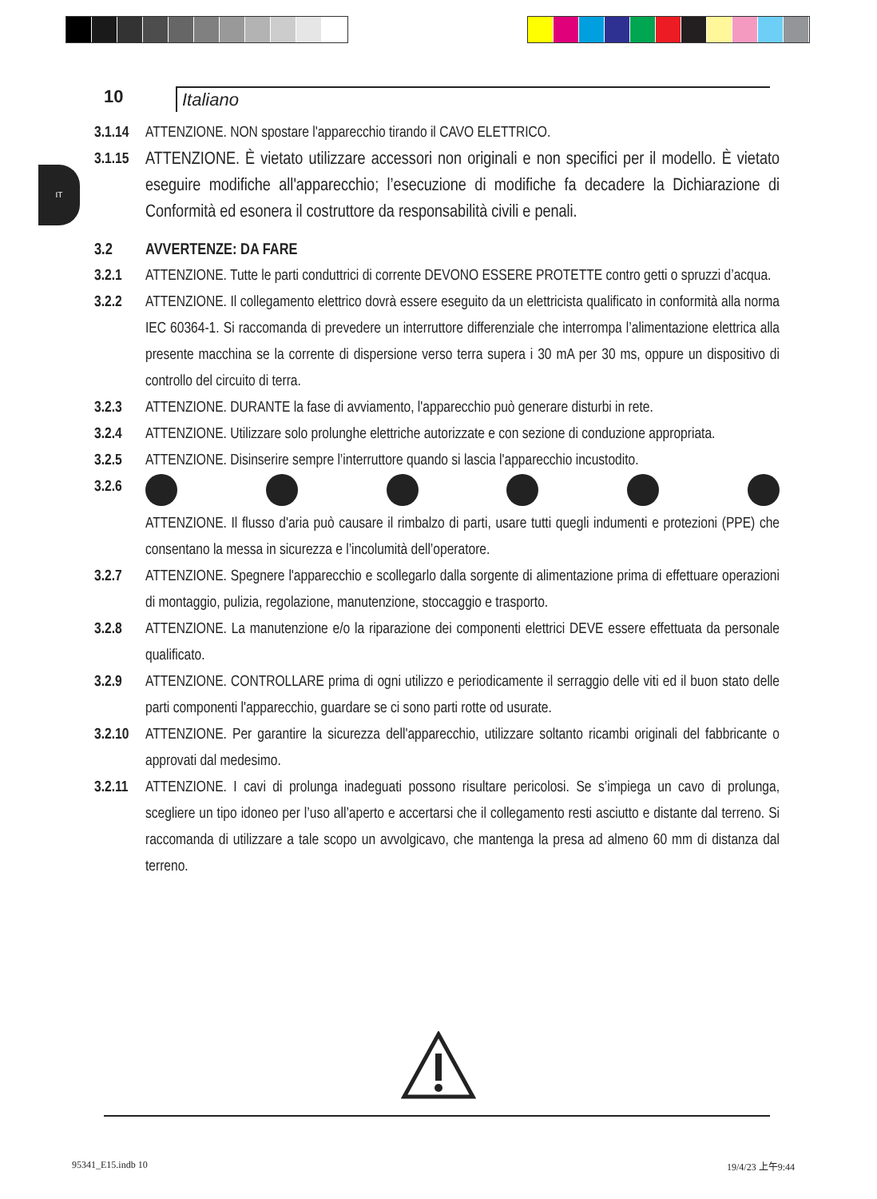10 Italiano
IT
3.1.14
ATTENZIONE. NON spostare l'apparecchio tirando il CAVO ELETTRICO.
3.1.15
ATTENZIONE. È vietato utilizzare accessori non originali e non specifici per il modello. È vietato eseguire modifiche all'apparecchio; l’esecuzione di modifiche fa decadere la Dichiarazione di Conformità ed esonera il costruttore da responsabilità civili e penali.
3.2 AVVERTENZE: DA FARE
3.2.1 ATTENZIONE. Tutte le parti conduttrici di corrente DEVONO ESSERE PROTETTE contro getti o spruzzi d’acqua.
3.2.2 ATTENZIONE. Il collegamento elettrico dovrà essere eseguito da un elettricista qualificato in conformità alla norma IEC 60364-1. Si raccomanda di prevedere un interruttore differenziale che interrompa l’alimentazione elettrica alla presente macchina se la corrente di dispersione verso terra supera i 30 mA per 30 ms, oppure un dispositivo di controllo del circuito di terra.
3.2.3 ATTENZIONE. DURANTE la fase di avviamento, l'apparecchio può generare disturbi in rete.
3.2.4 ATTENZIONE. Utilizzare solo prolunghe elettriche autorizzate e con sezione di conduzione appropriata.
3.2.5 ATTENZIONE. Disinserire sempre l’interruttore quando si lascia l'apparecchio incustodito.
3.2.6 ATTENZIONE. Il flusso d'aria può causare il rimbalzo di parti, usare tutti quegli indumenti e protezioni (PPE) che consentano la messa in sicurezza e l’incolumità dell’operatore.
3.2.7 ATTENZIONE. Spegnere l'apparecchio e scollegarlo dalla sorgente di alimentazione prima di effettuare operazioni di montaggio, pulizia, regolazione, manutenzione, stoccaggio e trasporto.
3.2.8 ATTENZIONE. La manutenzione e/o la riparazione dei componenti elettrici DEVE essere effettuata da personale qualificato.
3.2.9 ATTENZIONE. CONTROLLARE prima di ogni utilizzo e periodicamente il serraggio delle viti ed il buon stato delle parti componenti l'apparecchio, guardare se ci sono parti rotte od usurate.
3.2.10
ATTENZIONE. Per garantire la sicurezza dell'apparecchio, utilizzare soltanto ricambi originali del fabbricante o approvati dal medesimo.
3.2.11
ATTENZIONE. I cavi di prolunga inadeguati possono risultare pericolosi. Se s’impiega un cavo di prolunga, scegliere un tipo idoneo per l’uso all’aperto e accertarsi che il collegamento resti asciutto e distante dal terreno. Si raccomanda di utilizzare a tale scopo un avvolgicavo, che mantenga la presa ad almeno 60 mm di distanza dal terreno.
95341_E15.indb 10 19/4/23 上午9:44